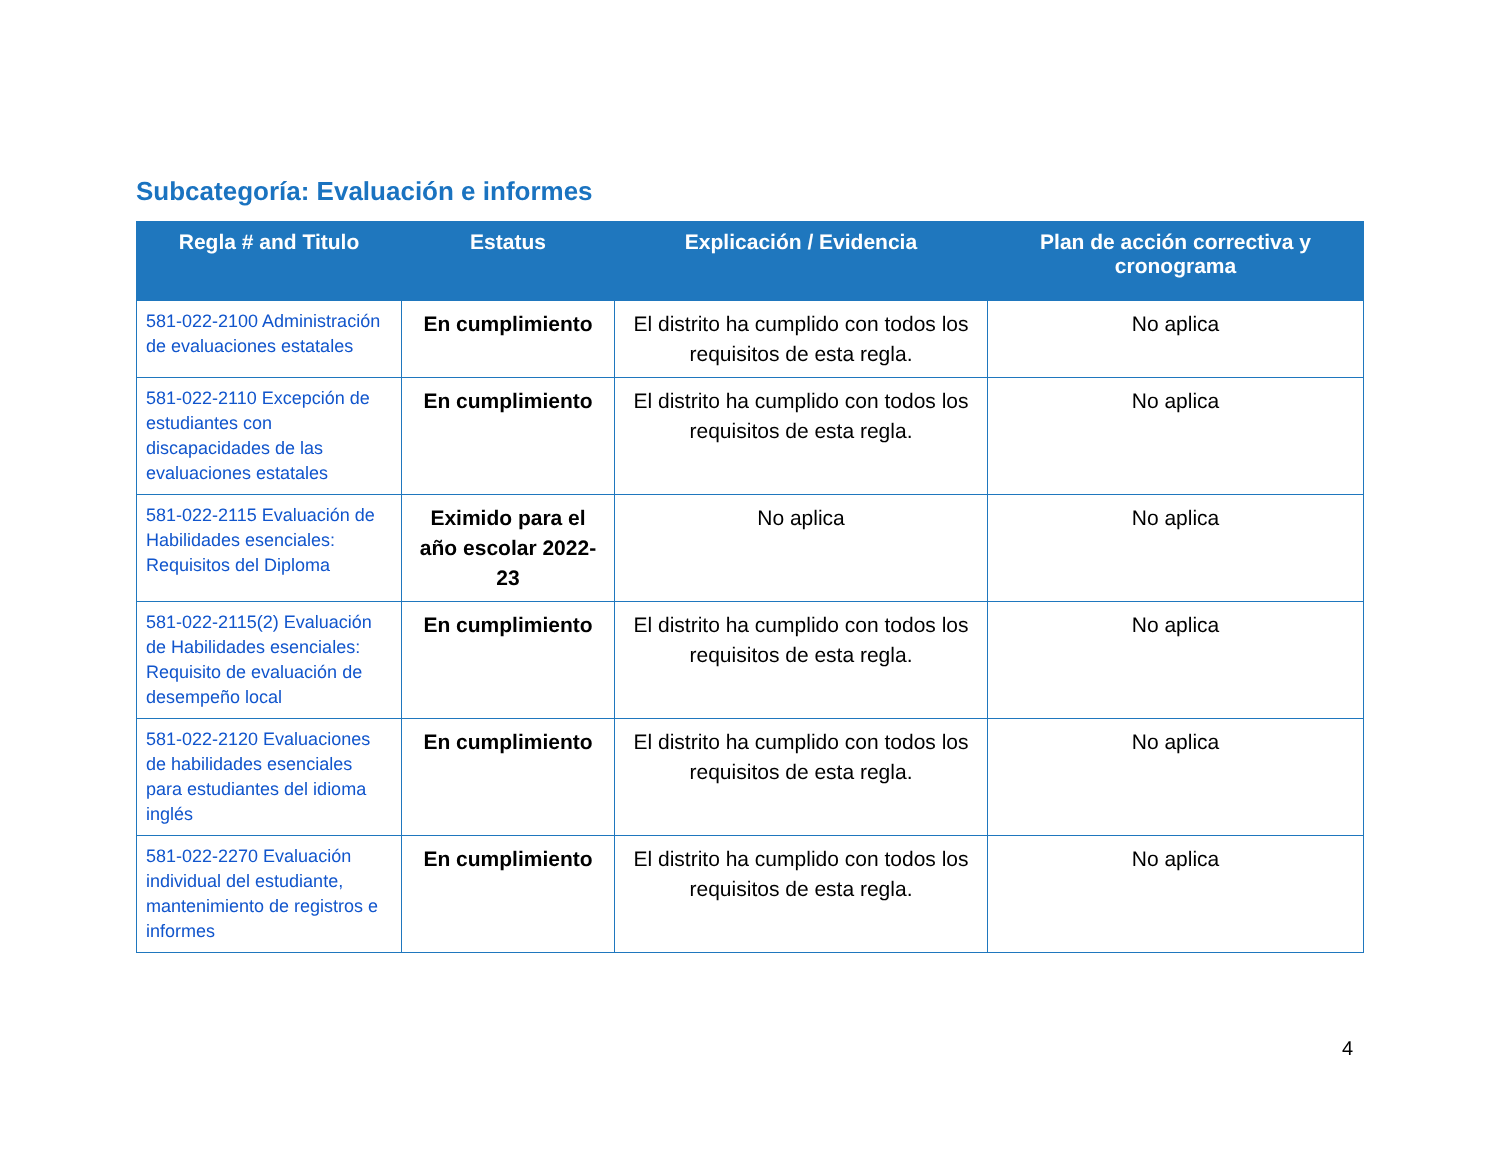Subcategoría: Evaluación e informes
| Regla # and Titulo | Estatus | Explicación / Evidencia | Plan de acción correctiva y cronograma |
| --- | --- | --- | --- |
| 581-022-2100 Administración de evaluaciones estatales | En cumplimiento | El distrito ha cumplido con todos los requisitos de esta regla. | No aplica |
| 581-022-2110 Excepción de estudiantes con discapacidades de las evaluaciones estatales | En cumplimiento | El distrito ha cumplido con todos los requisitos de esta regla. | No aplica |
| 581-022-2115 Evaluación de Habilidades esenciales: Requisitos del Diploma | Eximido para el año escolar 2022-23 | No aplica | No aplica |
| 581-022-2115(2) Evaluación de Habilidades esenciales: Requisito de evaluación de desempeño local | En cumplimiento | El distrito ha cumplido con todos los requisitos de esta regla. | No aplica |
| 581-022-2120 Evaluaciones de habilidades esenciales para estudiantes del idioma inglés | En cumplimiento | El distrito ha cumplido con todos los requisitos de esta regla. | No aplica |
| 581-022-2270 Evaluación individual del estudiante, mantenimiento de registros e informes | En cumplimiento | El distrito ha cumplido con todos los requisitos de esta regla. | No aplica |
4